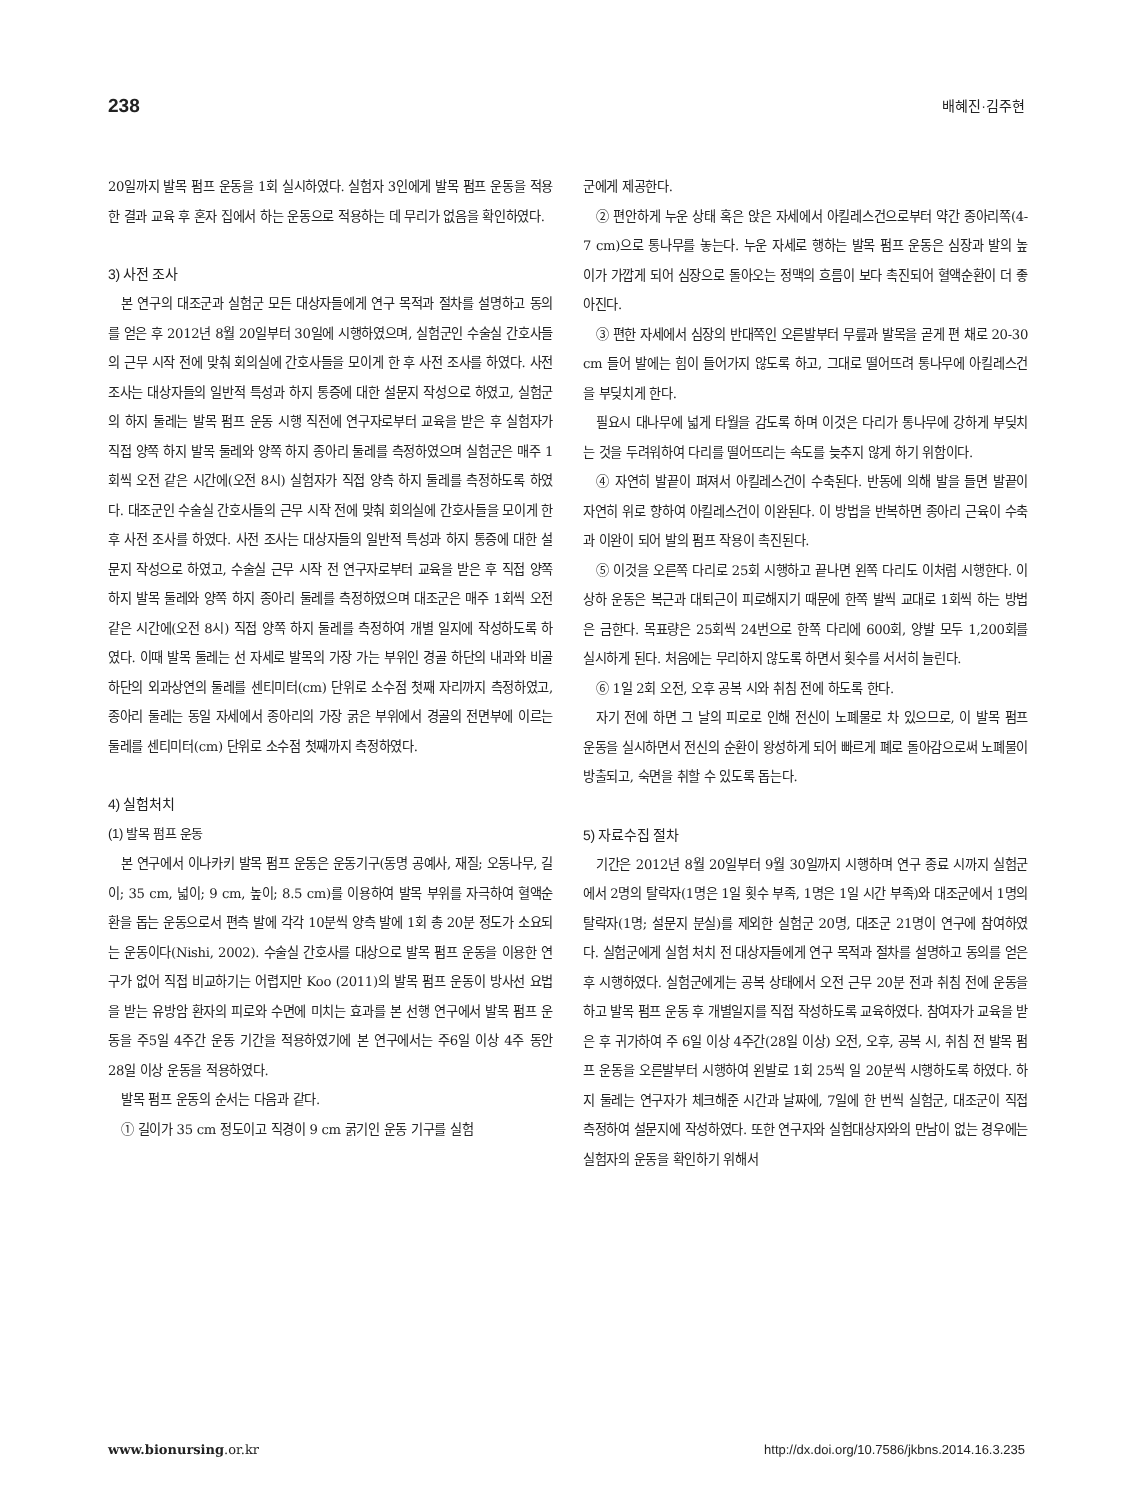238 배혜진·김주현
20일까지 발목 펌프 운동을 1회 실시하였다. 실험자 3인에게 발목 펌프 운동을 적용한 결과 교육 후 혼자 집에서 하는 운동으로 적용하는 데 무리가 없음을 확인하였다.
3) 사전 조사
본 연구의 대조군과 실험군 모든 대상자들에게 연구 목적과 절차를 설명하고 동의를 얻은 후 2012년 8월 20일부터 30일에 시행하였으며, 실험군인 수술실 간호사들의 근무 시작 전에 맞춰 회의실에 간호사들을 모이게 한 후 사전 조사를 하였다. 사전 조사는 대상자들의 일반적 특성과 하지 통증에 대한 설문지 작성으로 하였고, 실험군의 하지 둘레는 발목 펌프 운동 시행 직전에 연구자로부터 교육을 받은 후 실험자가 직접 양쪽 하지 발목 둘레와 양쪽 하지 종아리 둘레를 측정하였으며 실험군은 매주 1회씩 오전 같은 시간에(오전 8시) 실험자가 직접 양측 하지 둘레를 측정하도록 하였다. 대조군인 수술실 간호사들의 근무 시작 전에 맞춰 회의실에 간호사들을 모이게 한 후 사전 조사를 하였다. 사전 조사는 대상자들의 일반적 특성과 하지 통증에 대한 설문지 작성으로 하였고, 수술실 근무 시작 전 연구자로부터 교육을 받은 후 직접 양쪽 하지 발목 둘레와 양쪽 하지 종아리 둘레를 측정하였으며 대조군은 매주 1회씩 오전 같은 시간에(오전 8시) 직접 양쪽 하지 둘레를 측정하여 개별 일지에 작성하도록 하였다. 이때 발목 둘레는 선 자세로 발목의 가장 가는 부위인 경골 하단의 내과와 비골 하단의 외과상연의 둘레를 센티미터(cm) 단위로 소수점 첫째 자리까지 측정하였고, 종아리 둘레는 동일 자세에서 종아리의 가장 굵은 부위에서 경골의 전면부에 이르는 둘레를 센티미터(cm) 단위로 소수점 첫째까지 측정하였다.
4) 실험처치
(1) 발목 펌프 운동
본 연구에서 이나카키 발목 펌프 운동은 운동기구(동명 공예사, 재질; 오동나무, 길이; 35 cm, 넓이; 9 cm, 높이; 8.5 cm)를 이용하여 발목 부위를 자극하여 혈액순환을 돕는 운동으로서 편측 발에 각각 10분씩 양측 발에 1회 총 20분 정도가 소요되는 운동이다(Nishi, 2002). 수술실 간호사를 대상으로 발목 펌프 운동을 이용한 연구가 없어 직접 비교하기는 어렵지만 Koo (2011)의 발목 펌프 운동이 방사선 요법을 받는 유방암 환자의 피로와 수면에 미치는 효과를 본 선행 연구에서 발목 펌프 운동을 주5일 4주간 운동 기간을 적용하였기에 본 연구에서는 주6일 이상 4주 동안 28일 이상 운동을 적용하였다.
발목 펌프 운동의 순서는 다음과 같다.
① 길이가 35 cm 정도이고 직경이 9 cm 굵기인 운동 기구를 실험
군에게 제공한다.
② 편안하게 누운 상태 혹은 앉은 자세에서 아킬레스건으로부터 약간 종아리쪽(4-7 cm)으로 통나무를 놓는다. 누운 자세로 행하는 발목 펌프 운동은 심장과 발의 높이가 가깝게 되어 심장으로 돌아오는 정맥의 흐름이 보다 촉진되어 혈액순환이 더 좋아진다.
③ 편한 자세에서 심장의 반대쪽인 오른발부터 무릎과 발목을 곧게 편 채로 20-30 cm 들어 발에는 힘이 들어가지 않도록 하고, 그대로 떨어뜨려 통나무에 아킬레스건을 부딪치게 한다.
필요시 대나무에 넓게 타월을 감도록 하며 이것은 다리가 통나무에 강하게 부딪치는 것을 두려워하여 다리를 떨어뜨리는 속도를 늦추지 않게 하기 위함이다.
④ 자연히 발끝이 펴져서 아킬레스건이 수축된다. 반동에 의해 발을 들면 발끝이 자연히 위로 향하여 아킬레스건이 이완된다. 이 방법을 반복하면 종아리 근육이 수축과 이완이 되어 발의 펌프 작용이 촉진된다.
⑤ 이것을 오른쪽 다리로 25회 시행하고 끝나면 왼쪽 다리도 이처럼 시행한다. 이 상하 운동은 복근과 대퇴근이 피로해지기 때문에 한쪽 발씩 교대로 1회씩 하는 방법은 금한다. 목표량은 25회씩 24번으로 한쪽 다리에 600회, 양발 모두 1,200회를 실시하게 된다. 처음에는 무리하지 않도록 하면서 횟수를 서서히 늘린다.
⑥ 1일 2회 오전, 오후 공복 시와 취침 전에 하도록 한다.
자기 전에 하면 그 날의 피로로 인해 전신이 노폐물로 차 있으므로, 이 발목 펌프 운동을 실시하면서 전신의 순환이 왕성하게 되어 빠르게 폐로 돌아감으로써 노폐물이 방출되고, 숙면을 취할 수 있도록 돕는다.
5) 자료수집 절차
기간은 2012년 8월 20일부터 9월 30일까지 시행하며 연구 종료 시까지 실험군에서 2명의 탈락자(1명은 1일 횟수 부족, 1명은 1일 시간 부족)와 대조군에서 1명의 탈락자(1명; 설문지 분실)를 제외한 실험군 20명, 대조군 21명이 연구에 참여하였다. 실험군에게 실험 처치 전 대상자들에게 연구 목적과 절차를 설명하고 동의를 얻은 후 시행하였다. 실험군에게는 공복 상태에서 오전 근무 20분 전과 취침 전에 운동을 하고 발목 펌프 운동 후 개별일지를 직접 작성하도록 교육하였다. 참여자가 교육을 받은 후 귀가하여 주 6일 이상 4주간(28일 이상) 오전, 오후, 공복 시, 취침 전 발목 펌프 운동을 오른발부터 시행하여 왼발로 1회 25씩 일 20분씩 시행하도록 하였다. 하지 둘레는 연구자가 체크해준 시간과 날짜에, 7일에 한 번씩 실험군, 대조군이 직접 측정하여 설문지에 작성하였다. 또한 연구자와 실험대상자와의 만남이 없는 경우에는 실험자의 운동을 확인하기 위해서
www.bionursing.or.kr http://dx.doi.org/10.7586/jkbns.2014.16.3.235